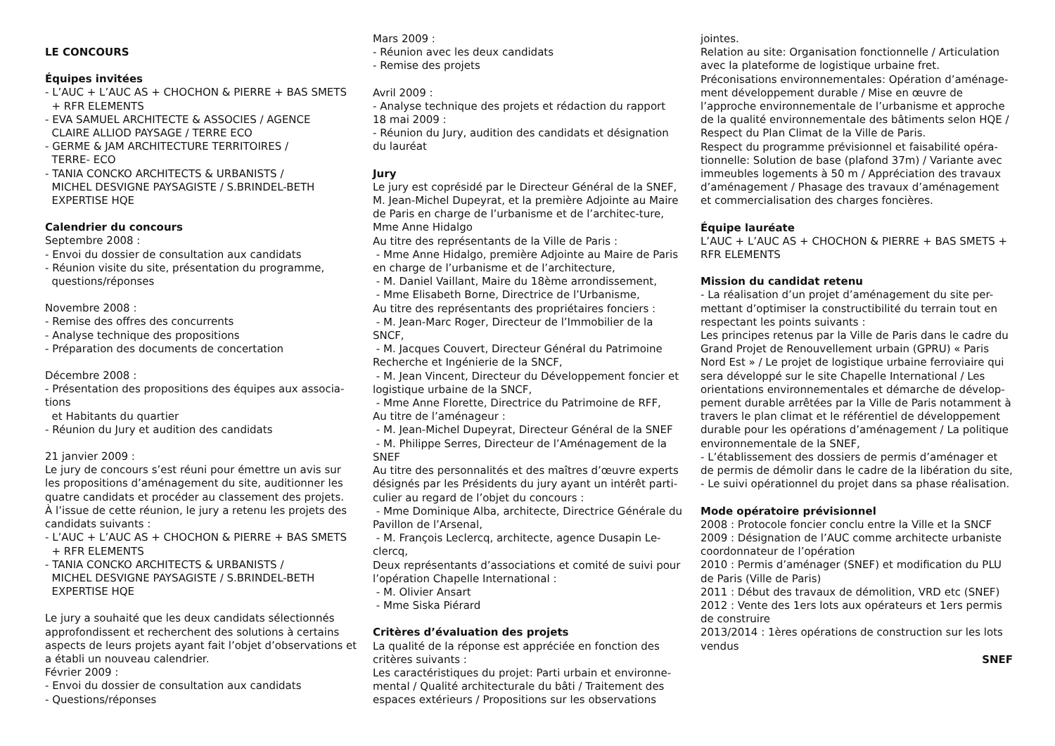LE CONCOURS
Équipes invitées
- L’AUC + L’AUC AS + CHOCHON & PIERRE + BAS SMETS
+ RFR ELEMENTS
- EVA SAMUEL ARCHITECTE & ASSOCIES / AGENCE
CLAIRE ALLIOD PAYSAGE / TERRE ECO
- GERME & JAM ARCHITECTURE TERRITOIRES /
TERRE- ECO
- TANIA CONCKO ARCHITECTS & URBANISTS /
MICHEL DESVIGNE PAYSAGISTE / S.BRINDEL-BETH
EXPERTISE HQE
Calendrier du concours
Septembre 2008 :
- Envoi du dossier de consultation aux candidats
- Réunion visite du site, présentation du programme,
questions/réponses
Novembre 2008 :
- Remise des offres des concurrents
- Analyse technique des propositions
- Préparation des documents de concertation
Décembre 2008 :
- Présentation des propositions des équipes aux associa-
tions
et Habitants du quartier
- Réunion du Jury et audition des candidats
21 janvier 2009 :
Le jury de concours s’est réuni pour émettre un avis sur les propositions d’aménagement du site, auditionner les quatre candidats et procéder au classement des projets.
À l’issue de cette réunion, le jury a retenu les projets des candidats suivants :
- L’AUC + L’AUC AS + CHOCHON & PIERRE + BAS SMETS
+ RFR ELEMENTS
- TANIA CONCKO ARCHITECTS & URBANISTS /
MICHEL DESVIGNE PAYSAGISTE / S.BRINDEL-BETH
EXPERTISE HQE
Le jury a souhaité que les deux candidats sélectionnés approfondissent et recherchent des solutions à certains aspects de leurs projets ayant fait l’objet d’observations et a établi un nouveau calendrier.
Février 2009 :
- Envoi du dossier de consultation aux candidats
- Questions/réponses
Mars 2009 :
- Réunion avec les deux candidats
- Remise des projets
Avril 2009 :
- Analyse technique des projets et rédaction du rapport
18 mai 2009 :
- Réunion du Jury, audition des candidats et désignation du lauréat
Jury
Le jury est coprésidé par le Directeur Général de la SNEF, M. Jean-Michel Dupeyrat, et la première Adjointe au Maire de Paris en charge de l’urbanisme et de l’architec-ture, Mme Anne Hidalgo
Au titre des représentants de la Ville de Paris :
- Mme Anne Hidalgo, première Adjointe au Maire de Paris en charge de l’urbanisme et de l’architecture,
- M. Daniel Vaillant, Maire du 18ème arrondissement,
- Mme Elisabeth Borne, Directrice de l’Urbanisme,
Au titre des représentants des propriétaires fonciers :
- M. Jean-Marc Roger, Directeur de l’Immobilier de la SNCF,
- M. Jacques Couvert, Directeur Général du Patrimoine Recherche et Ingénierie de la SNCF,
- M. Jean Vincent, Directeur du Développement foncier et logistique urbaine de la SNCF,
- Mme Anne Florette, Directrice du Patrimoine de RFF,
Au titre de l’aménageur :
- M. Jean-Michel Dupeyrat, Directeur Général de la SNEF
- M. Philippe Serres, Directeur de l’Aménagement de la SNEF
Au titre des personnalités et des maîtres d’œuvre experts désignés par les Présidents du jury ayant un intérêt parti-culier au regard de l’objet du concours :
- Mme Dominique Alba, architecte, Directrice Générale du Pavillon de l’Arsenal,
- M. François Leclercq, architecte, agence Dusapin Le-clercq,
Deux représentants d’associations et comité de suivi pour l’opération Chapelle International :
- M. Olivier Ansart
- Mme Siska Piérard
Critères d’évaluation des projets
La qualité de la réponse est appréciée en fonction des critères suivants :
Les caractéristiques du projet: Parti urbain et environne-mental / Qualité architecturale du bâti / Traitement des espaces extérieurs / Propositions sur les observations
jointes.
Relation au site: Organisation fonctionnelle / Articulation avec la plateforme de logistique urbaine fret.
Préconisations environnementales: Opération d’aménage-ment développement durable / Mise en œuvre de l’approche environnementale de l’urbanisme et approche de la qualité environnementale des bâtiments selon HQE / Respect du Plan Climat de la Ville de Paris.
Respect du programme prévisionnel et faisabilité opéra-tionnelle: Solution de base (plafond 37m) / Variante avec immeubles logements à 50 m / Appréciation des travaux d’aménagement / Phasage des travaux d’aménagement et commercialisation des charges foncières.
Équipe lauréate
L’AUC + L’AUC AS + CHOCHON & PIERRE + BAS SMETS + RFR ELEMENTS
Mission du candidat retenu
- La réalisation d’un projet d’aménagement du site per-mettant d’optimiser la constructibilité du terrain tout en respectant les points suivants :
Les principes retenus par la Ville de Paris dans le cadre du Grand Projet de Renouvellement urbain (GPRU) « Paris Nord Est » / Le projet de logistique urbaine ferroviaire qui sera développé sur le site Chapelle International / Les orientations environnementales et démarche de dévelop-pement durable arrêtées par la Ville de Paris notamment à travers le plan climat et le référentiel de développement durable pour les opérations d’aménagement / La politique environnementale de la SNEF,
- L’établissement des dossiers de permis d’aménager et de permis de démolir dans le cadre de la libération du site,
- Le suivi opérationnel du projet dans sa phase réalisation.
Mode opératoire prévisionnel
2008 : Protocole foncier conclu entre la Ville et la SNCF
2009 : Désignation de l’AUC comme architecte urbaniste coordonnateur de l’opération
2010 : Permis d’aménager (SNEF) et modification du PLU de Paris (Ville de Paris)
2011 : Début des travaux de démolition, VRD etc (SNEF)
2012 : Vente des 1ers lots aux opérateurs et 1ers permis de construire
2013/2014 : 1ères opérations de construction sur les lots vendus
SNEF